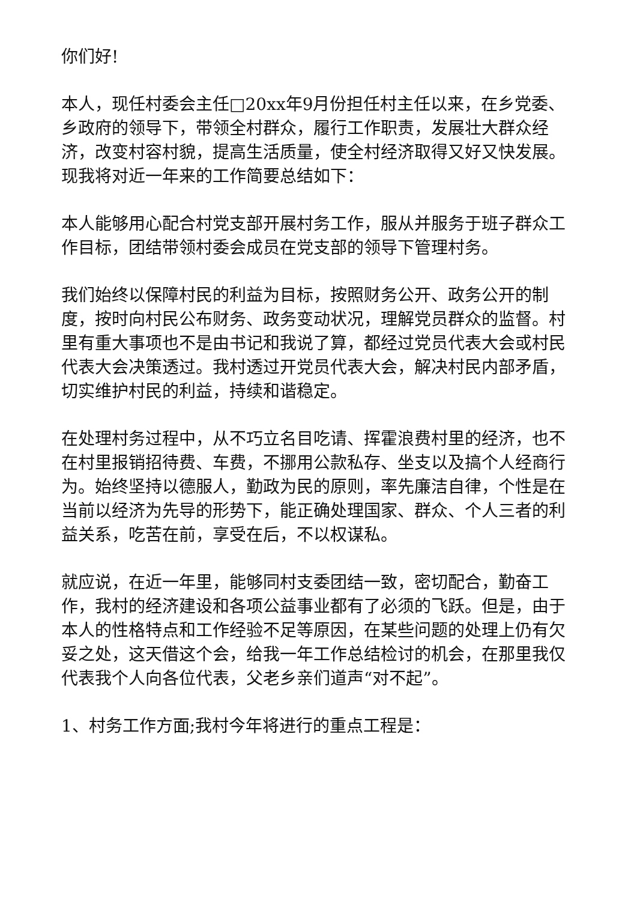你们好!
本人，现任村委会主任□20xx年9月份担任村主任以来，在乡党委、乡政府的领导下，带领全村群众，履行工作职责，发展壮大群众经济，改变村容村貌，提高生活质量，使全村经济取得又好又快发展。现我将对近一年来的工作简要总结如下：
本人能够用心配合村党支部开展村务工作，服从并服务于班子群众工作目标，团结带领村委会成员在党支部的领导下管理村务。
我们始终以保障村民的利益为目标，按照财务公开、政务公开的制度，按时向村民公布财务、政务变动状况，理解党员群众的监督。村里有重大事项也不是由书记和我说了算，都经过党员代表大会或村民代表大会决策透过。我村透过开党员代表大会，解决村民内部矛盾，切实维护村民的利益，持续和谐稳定。
在处理村务过程中，从不巧立名目吃请、挥霍浪费村里的经济，也不在村里报销招待费、车费，不挪用公款私存、坐支以及搞个人经商行为。始终坚持以德服人，勤政为民的原则，率先廉洁自律，个性是在当前以经济为先导的形势下，能正确处理国家、群众、个人三者的利益关系，吃苦在前，享受在后，不以权谋私。
就应说，在近一年里，能够同村支委团结一致，密切配合，勤奋工作，我村的经济建设和各项公益事业都有了必须的飞跃。但是，由于本人的性格特点和工作经验不足等原因，在某些问题的处理上仍有欠妥之处，这天借这个会，给我一年工作总结检讨的机会，在那里我仅代表我个人向各位代表，父老乡亲们道声“对不起”。
1、村务工作方面;我村今年将进行的重点工程是：